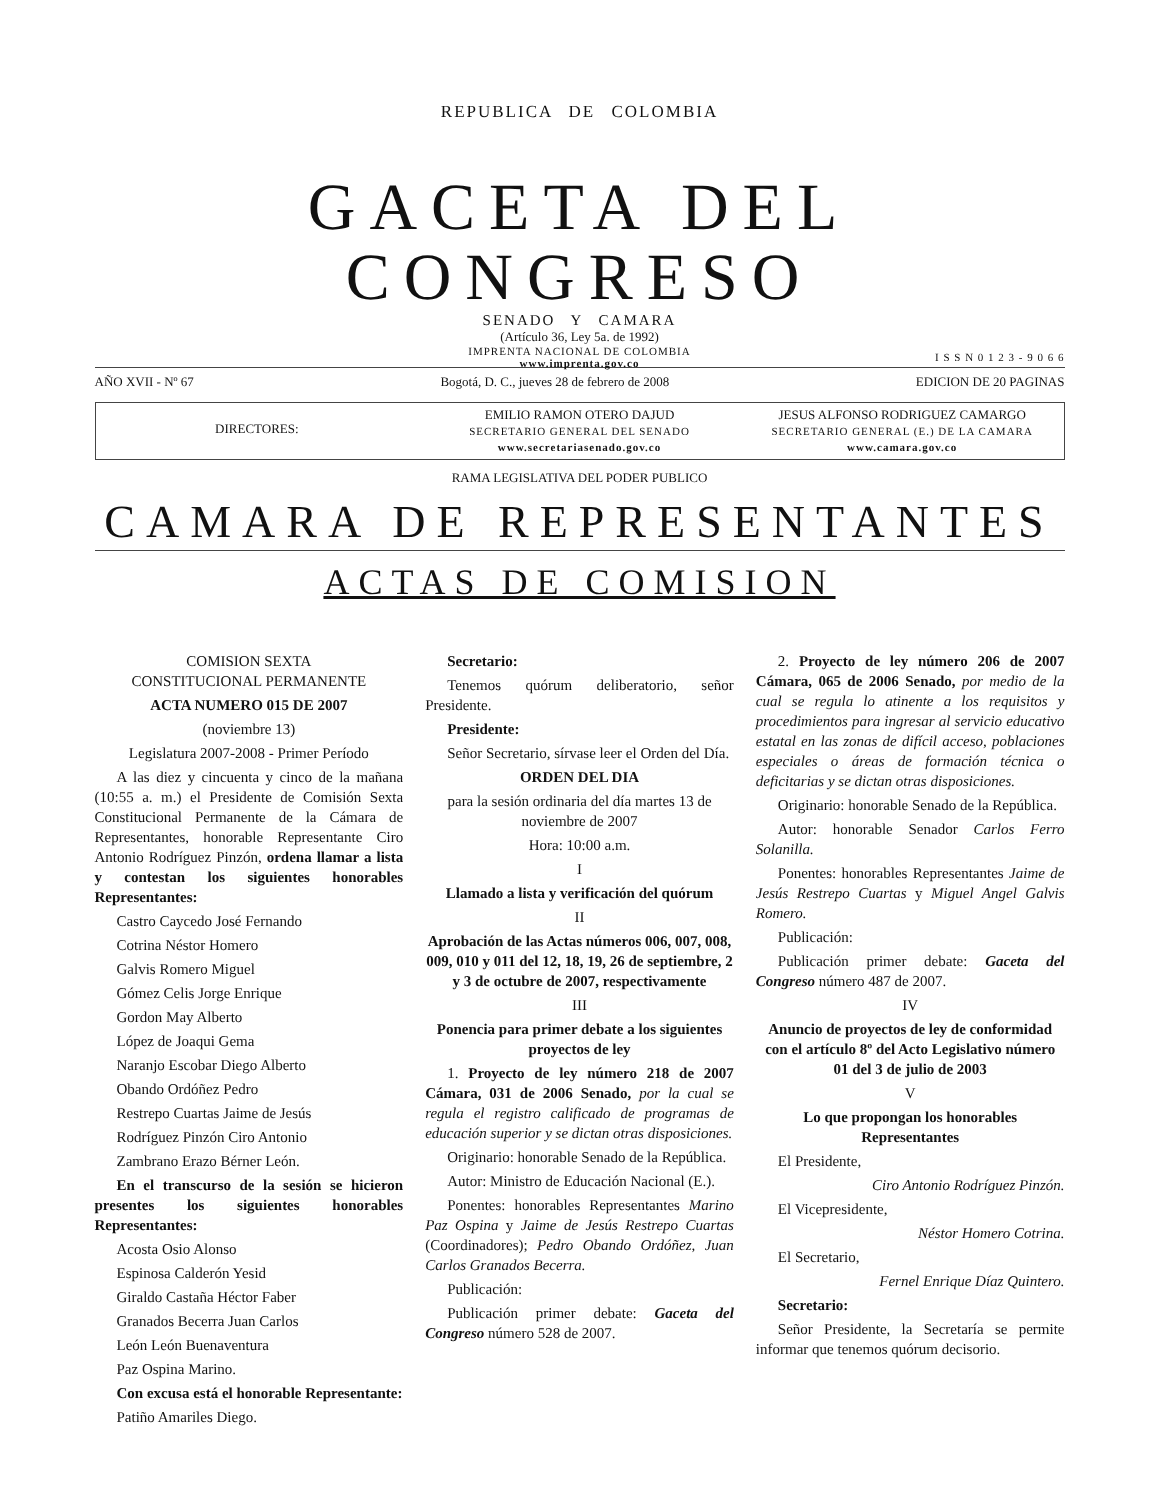REPUBLICA DE COLOMBIA
GACETA DEL CONGRESO
SENADO Y CAMARA
(Artículo 36, Ley 5a. de 1992)
IMPRENTA NACIONAL DE COLOMBIA
www.imprenta.gov.co
I S S N 0 1 2 3 - 9 0 6 6
AÑO XVII - Nº 67 Bogotá, D. C., jueves 28 de febrero de 2008 EDICION DE 20 PAGINAS
DIRECTORES:
EMILIO RAMON OTERO DAJUD
SECRETARIO GENERAL DEL SENADO
www.secretariasenado.gov.co
JESUS ALFONSO RODRIGUEZ CAMARGO
SECRETARIO GENERAL (E.) DE LA CAMARA
www.camara.gov.co
RAMA LEGISLATIVA DEL PODER PUBLICO
CAMARA DE REPRESENTANTES
ACTAS DE COMISION
COMISION SEXTA
CONSTITUCIONAL PERMANENTE
ACTA NUMERO 015 DE 2007
(noviembre 13)
Legislatura 2007-2008 - Primer Período
A las diez y cincuenta y cinco de la mañana (10:55 a. m.) el Presidente de Comisión Sexta Constitucional Permanente de la Cámara de Representantes, honorable Representante Ciro Antonio Rodríguez Pinzón, ordena llamar a lista y contestan los siguientes honorables Representantes:
Castro Caycedo José Fernando
Cotrina Néstor Homero
Galvis Romero Miguel
Gómez Celis Jorge Enrique
Gordon May Alberto
López de Joaqui Gema
Naranjo Escobar Diego Alberto
Obando Ordóñez Pedro
Restrepo Cuartas Jaime de Jesús
Rodríguez Pinzón Ciro Antonio
Zambrano Erazo Bérner León.
En el transcurso de la sesión se hicieron presentes los siguientes honorables Representantes:
Acosta Osio Alonso
Espinosa Calderón Yesid
Giraldo Castaña Héctor Faber
Granados Becerra Juan Carlos
León León Buenaventura
Paz Ospina Marino.
Con excusa está el honorable Representante:
Patiño Amariles Diego.
Secretario:
Tenemos quórum deliberatorio, señor Presidente.
Presidente:
Señor Secretario, sírvase leer el Orden del Día.
ORDEN DEL DIA
para la sesión ordinaria del día martes 13 de noviembre de 2007
Hora: 10:00 a.m.
I
Llamado a lista y verificación del quórum
II
Aprobación de las Actas números 006, 007, 008, 009, 010 y 011 del 12, 18, 19, 26 de septiembre, 2 y 3 de octubre de 2007, respectivamente
III
Ponencia para primer debate a los siguientes proyectos de ley
1. Proyecto de ley número 218 de 2007 Cámara, 031 de 2006 Senado, por la cual se regula el registro calificado de programas de educación superior y se dictan otras disposiciones.
Originario: honorable Senado de la República.
Autor: Ministro de Educación Nacional (E.).
Ponentes: honorables Representantes Marino Paz Ospina y Jaime de Jesús Restrepo Cuartas (Coordinadores); Pedro Obando Ordóñez, Juan Carlos Granados Becerra.
Publicación:
Publicación primer debate: Gaceta del Congreso número 528 de 2007.
2. Proyecto de ley número 206 de 2007 Cámara, 065 de 2006 Senado, por medio de la cual se regula lo atinente a los requisitos y procedimientos para ingresar al servicio educativo estatal en las zonas de difícil acceso, poblaciones especiales o áreas de formación técnica o deficitarias y se dictan otras disposiciones.
Originario: honorable Senado de la República.
Autor: honorable Senador Carlos Ferro Solanilla.
Ponentes: honorables Representantes Jaime de Jesús Restrepo Cuartas y Miguel Angel Galvis Romero.
Publicación:
Publicación primer debate: Gaceta del Congreso número 487 de 2007.
IV
Anuncio de proyectos de ley de conformidad con el artículo 8º del Acto Legislativo número 01 del 3 de julio de 2003
V
Lo que propongan los honorables Representantes
El Presidente,
Ciro Antonio Rodríguez Pinzón.
El Vicepresidente,
Néstor Homero Cotrina.
El Secretario,
Fernel Enrique Díaz Quintero.
Secretario:
Señor Presidente, la Secretaría se permite informar que tenemos quórum decisorio.